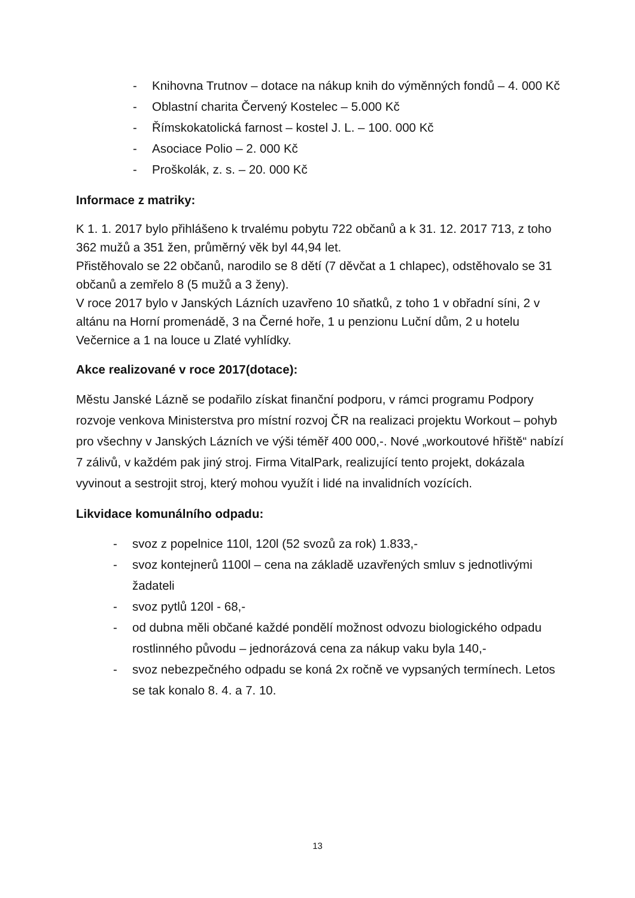- Knihovna Trutnov – dotace na nákup knih do výměnných fondů – 4. 000 Kč
- Oblastní charita Červený Kostelec – 5.000 Kč
- Římskokatolická farnost – kostel J. L. – 100. 000 Kč
- Asociace Polio – 2. 000 Kč
- Proškolák, z. s. – 20. 000 Kč
Informace z matriky:
K 1. 1. 2017 bylo přihlášeno k trvalému pobytu 722 občanů a k 31. 12. 2017 713, z toho 362 mužů a 351 žen, průměrný věk byl 44,94 let.
Přistěhovalo se 22 občanů, narodilo se 8 dětí (7 děvčat a 1 chlapec), odstěhovalo se 31 občanů a zemřelo 8 (5 mužů a 3 ženy).
V roce 2017 bylo v Janských Lázních uzavřeno 10 sňatků, z toho 1 v obřadní síni, 2 v altánu na Horní promenádě, 3 na Černé hoře, 1 u penzionu Luční dům, 2 u hotelu Večernice a 1 na louce u Zlaté vyhlídky.
Akce realizované v roce 2017(dotace):
Městu Janské Lázně se podařilo získat finanční podporu, v rámci programu Podpory rozvoje venkova Ministerstva pro místní rozvoj ČR na realizaci projektu Workout – pohyb pro všechny v Janských Lázních ve výši téměř 400 000,-. Nové „workoutové hřiště“ nabízí 7 zálivů, v každém pak jiný stroj. Firma VitalPark, realizující tento projekt, dokázala vyvinout a sestrojit stroj, který mohou využít i lidé na invalidních vozících.
Likvidace komunálního odpadu:
- svoz z popelnice 110l, 120l (52 svozů za rok) 1.833,-
- svoz kontejnerů 1100l – cena na základě uzavřených smluv s jednotlivými žadateli
- svoz pytlů 120l - 68,-
- od dubna měli občané každé pondělí možnost odvozu biologického odpadu rostlinného původu – jednorázová cena za nákup vaku byla 140,-
- svoz nebezpečného odpadu se koná 2x ročně ve vypsaných termínech. Letos se tak konalo 8. 4. a 7. 10.
13